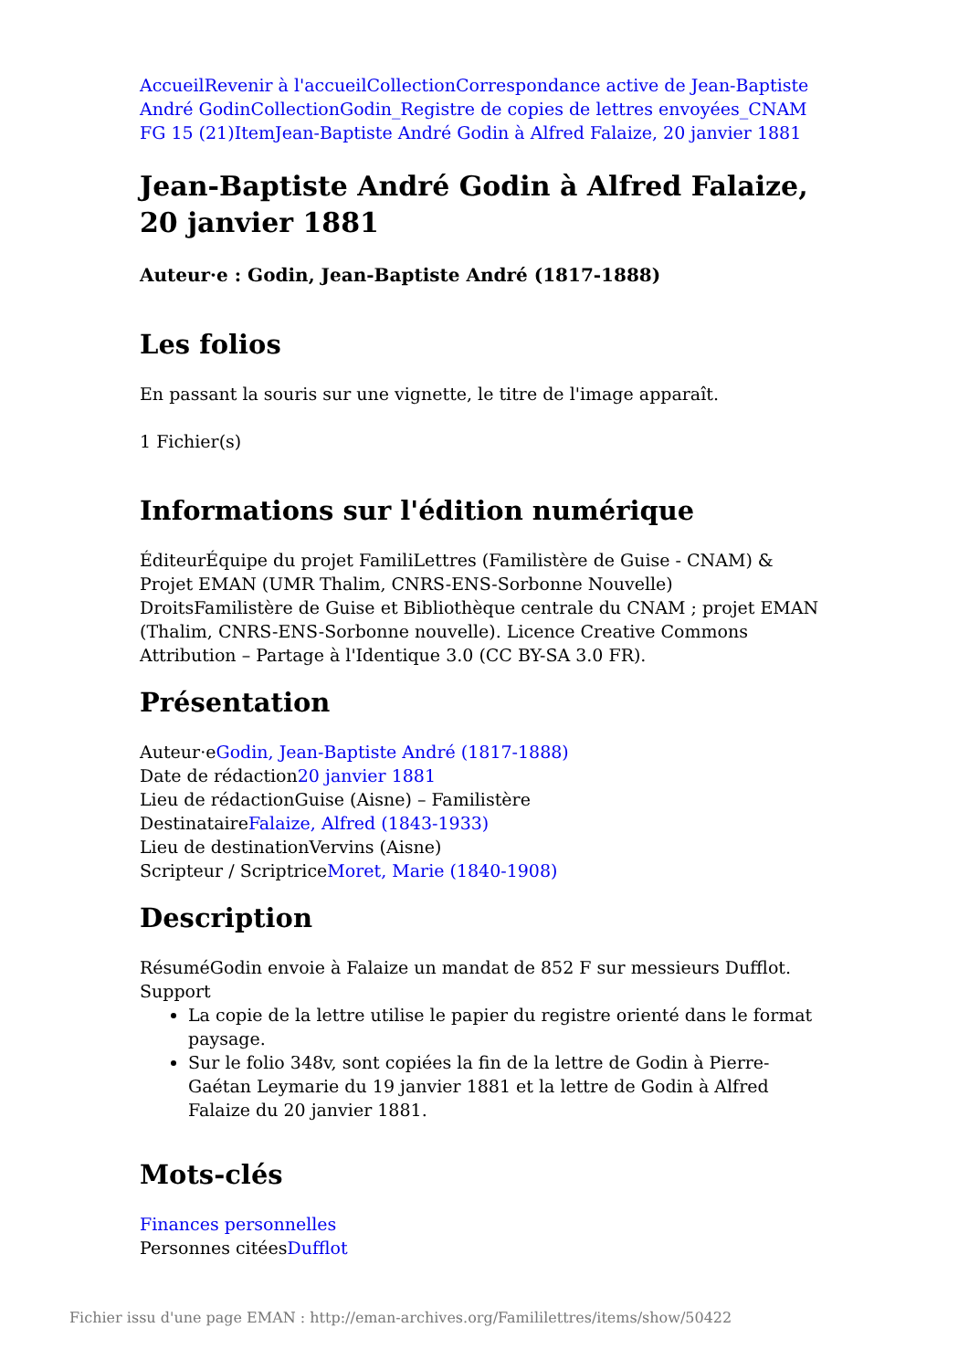Accueil Revenir à l'accueil Collection Correspondance active de Jean-Baptiste André Godin Collection Godin_Registre de copies de lettres envoyées_CNAM FG 15 (21) Item Jean-Baptiste André Godin à Alfred Falaize, 20 janvier 1881
Jean-Baptiste André Godin à Alfred Falaize, 20 janvier 1881
Auteur·e : Godin, Jean-Baptiste André (1817-1888)
Les folios
En passant la souris sur une vignette, le titre de l'image apparaît.
1 Fichier(s)
Informations sur l'édition numérique
ÉditeurÉquipe du projet FamiliLettres (Familistère de Guise - CNAM) & Projet EMAN (UMR Thalim, CNRS-ENS-Sorbonne Nouvelle)
DroitsFamilistère de Guise et Bibliothèque centrale du CNAM ; projet EMAN (Thalim, CNRS-ENS-Sorbonne nouvelle). Licence Creative Commons Attribution – Partage à l'Identique 3.0 (CC BY-SA 3.0 FR).
Présentation
Auteur·eGodin, Jean-Baptiste André (1817-1888)
Date de rédaction20 janvier 1881
Lieu de rédactionGuise (Aisne) – Familistère
DestinataireFalaize, Alfred (1843-1933)
Lieu de destinationVervins (Aisne)
Scripteur / ScriptriceMoret, Marie (1840-1908)
Description
RésuméGodin envoie à Falaize un mandat de 852 F sur messieurs Dufflot.
Support
La copie de la lettre utilise le papier du registre orienté dans le format paysage.
Sur le folio 348v, sont copiées la fin de la lettre de Godin à Pierre-Gaétan Leymarie du 19 janvier 1881 et la lettre de Godin à Alfred Falaize du 20 janvier 1881.
Mots-clés
Finances personnelles
Personnes citéesDufflot
Fichier issu d'une page EMAN : http://eman-archives.org/Famililettres/items/show/50422